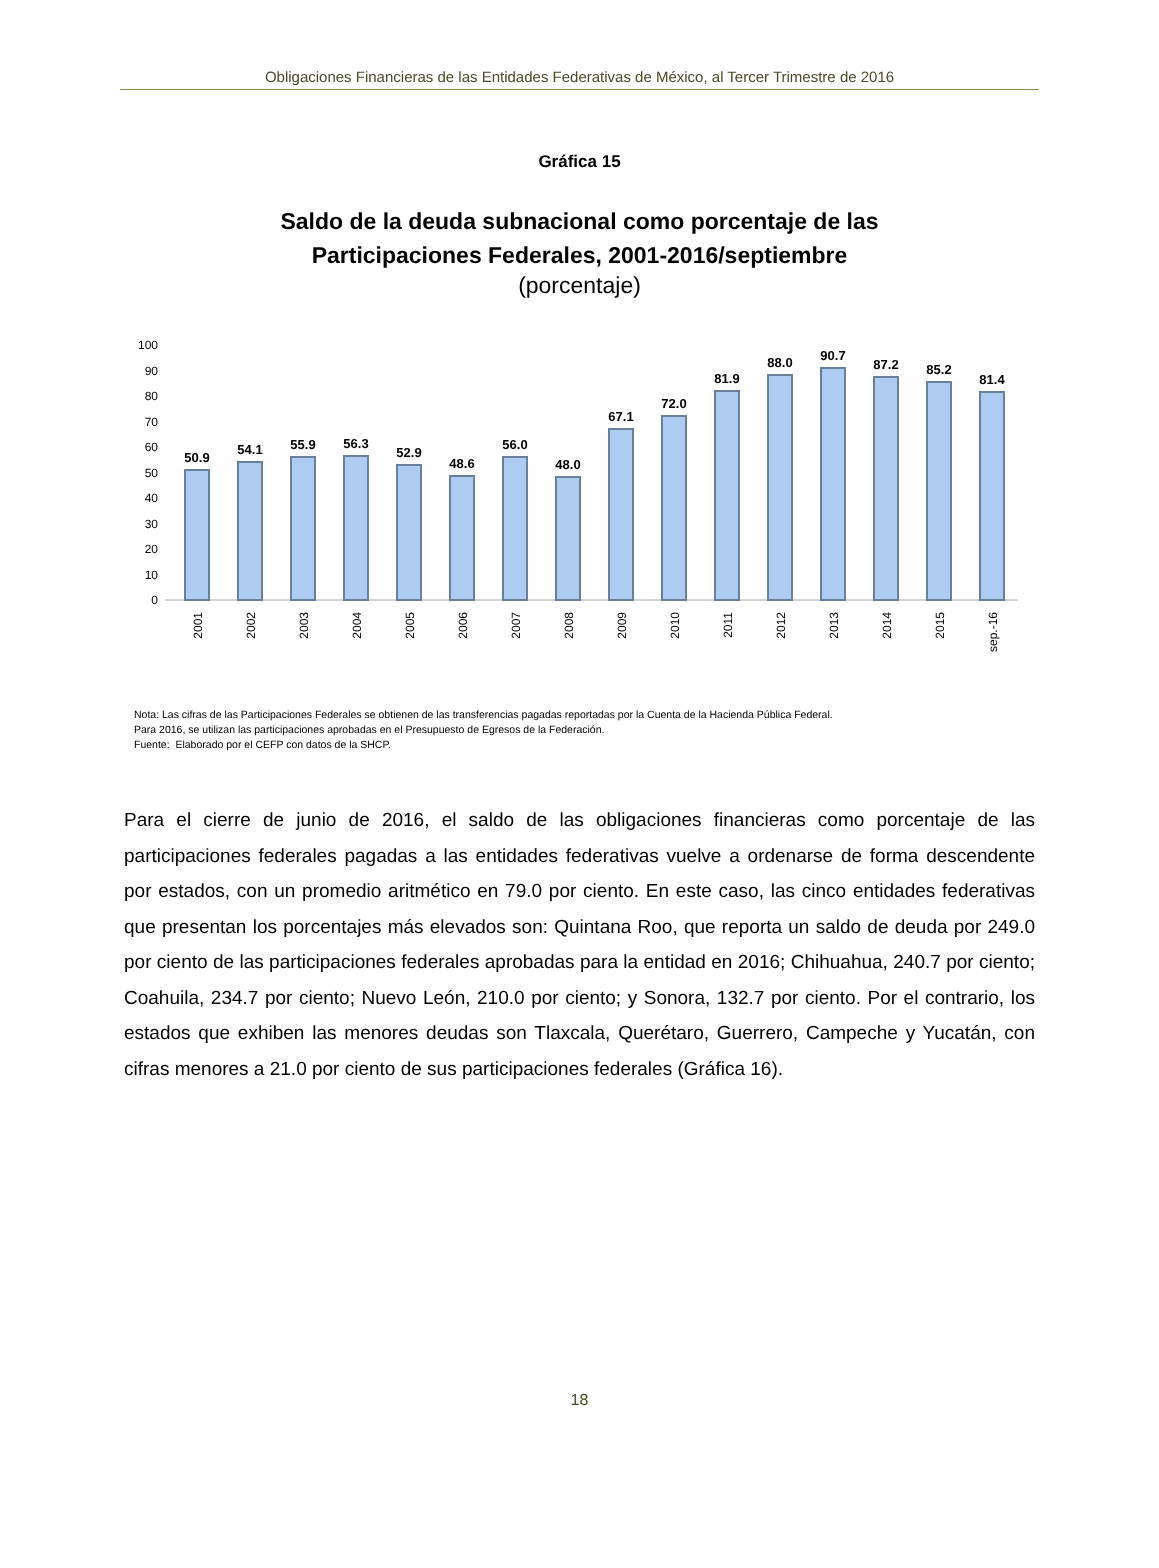Obligaciones Financieras de las Entidades Federativas de México, al Tercer Trimestre de 2016
Gráfica 15
Saldo de la deuda subnacional como porcentaje de las
Participaciones Federales, 2001-2016/septiembre
(porcentaje)
100
90
80
70
60
50
40
30
20
10
0
50.9
54.1
55.9
56.3
52.9
48.6
56.0
48.0
67.1
72.0
81.9
88.0
90.7
87.2
85.2
81.4
2001
2002
2003
2004
2005
2006
2007
2008
2009
2010
2011
2012
2013
2014
2015
sep.-16
Nota: Las cifras de las Participaciones Federales se obtienen de las transferencias pagadas reportadas por la Cuenta de la Hacienda Pública Federal.
Para 2016, se utilizan las participaciones aprobadas en el Presupuesto de Egresos de la Federación.
Fuente: Elaborado por el CEFP con datos de la SHCP.
Para el cierre de junio de 2016, el saldo de las obligaciones financieras como porcentaje de las participaciones federales pagadas a las entidades federativas vuelve a ordenarse de forma descendente por estados, con un promedio aritmético en 79.0 por ciento. En este caso, las cinco entidades federativas que presentan los porcentajes más elevados son: Quintana Roo, que reporta un saldo de deuda por 249.0 por ciento de las participaciones federales aprobadas para la entidad en 2016; Chihuahua, 240.7 por ciento; Coahuila, 234.7 por ciento; Nuevo León, 210.0 por ciento; y Sonora, 132.7 por ciento. Por el contrario, los estados que exhiben las menores deudas son Tlaxcala, Querétaro, Guerrero, Campeche y Yucatán, con cifras menores a 21.0 por ciento de sus participaciones federales (Gráfica 16).
18